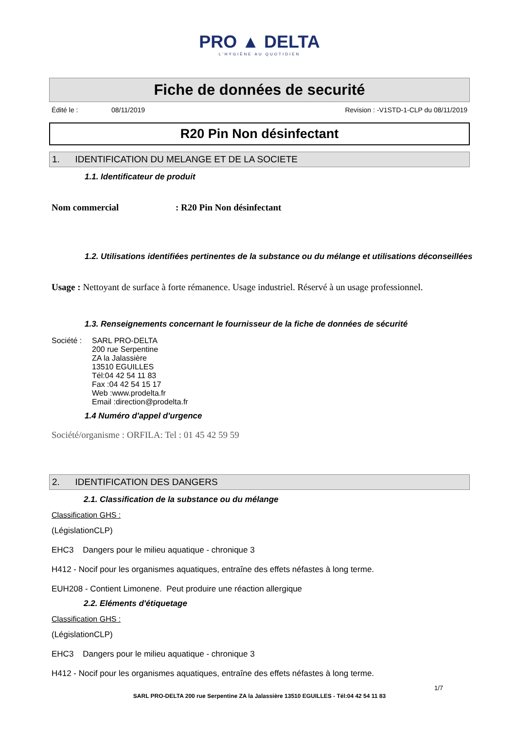PRO ▲ DELTA
L'HYGIÈNE AU QUOTIDIEN
Fiche de données de securité
Édité le : 08/11/2019 Revision : -V1STD-1-CLP du 08/11/2019
R20 Pin Non désinfectant
1. IDENTIFICATION DU MELANGE ET DE LA SOCIETE
1.1. Identificateur de produit
Nom commercial: R20 Pin Non désinfectant
1.2. Utilisations identifiées pertinentes de la substance ou du mélange et utilisations déconseillées
Usage : Nettoyant de surface à forte rémanence. Usage industriel. Réservé à un usage professionnel.
1.3. Renseignements concernant le fournisseur de la fiche de données de sécurité
Société :
SARL PRO-DELTA
200 rue Serpentine
ZA la Jalassière
13510 EGUILLES
Tél:04 42 54 11 83
Fax :04 42 54 15 17
Web :www.prodelta.fr
Email :direction@prodelta.fr
1.4 Numéro d'appel d'urgence
Société/organisme : ORFILA: Tel : 01 45 42 59 59
2. IDENTIFICATION DES DANGERS
2.1. Classification de la substance ou du mélange
Classification GHS :
(LégislationCLP)
EHC3 Dangers pour le milieu aquatique - chronique 3
H412 - Nocif pour les organismes aquatiques, entraîne des effets néfastes à long terme.
EUH208 - Contient Limonene. Peut produire une réaction allergique
2.2. Eléments d'étiquetage
Classification GHS :
(LégislationCLP)
EHC3 Dangers pour le milieu aquatique - chronique 3
H412 - Nocif pour les organismes aquatiques, entraîne des effets néfastes à long terme.
1/7
SARL PRO-DELTA 200 rue Serpentine ZA la Jalassière 13510 EGUILLES - Tél:04 42 54 11 83